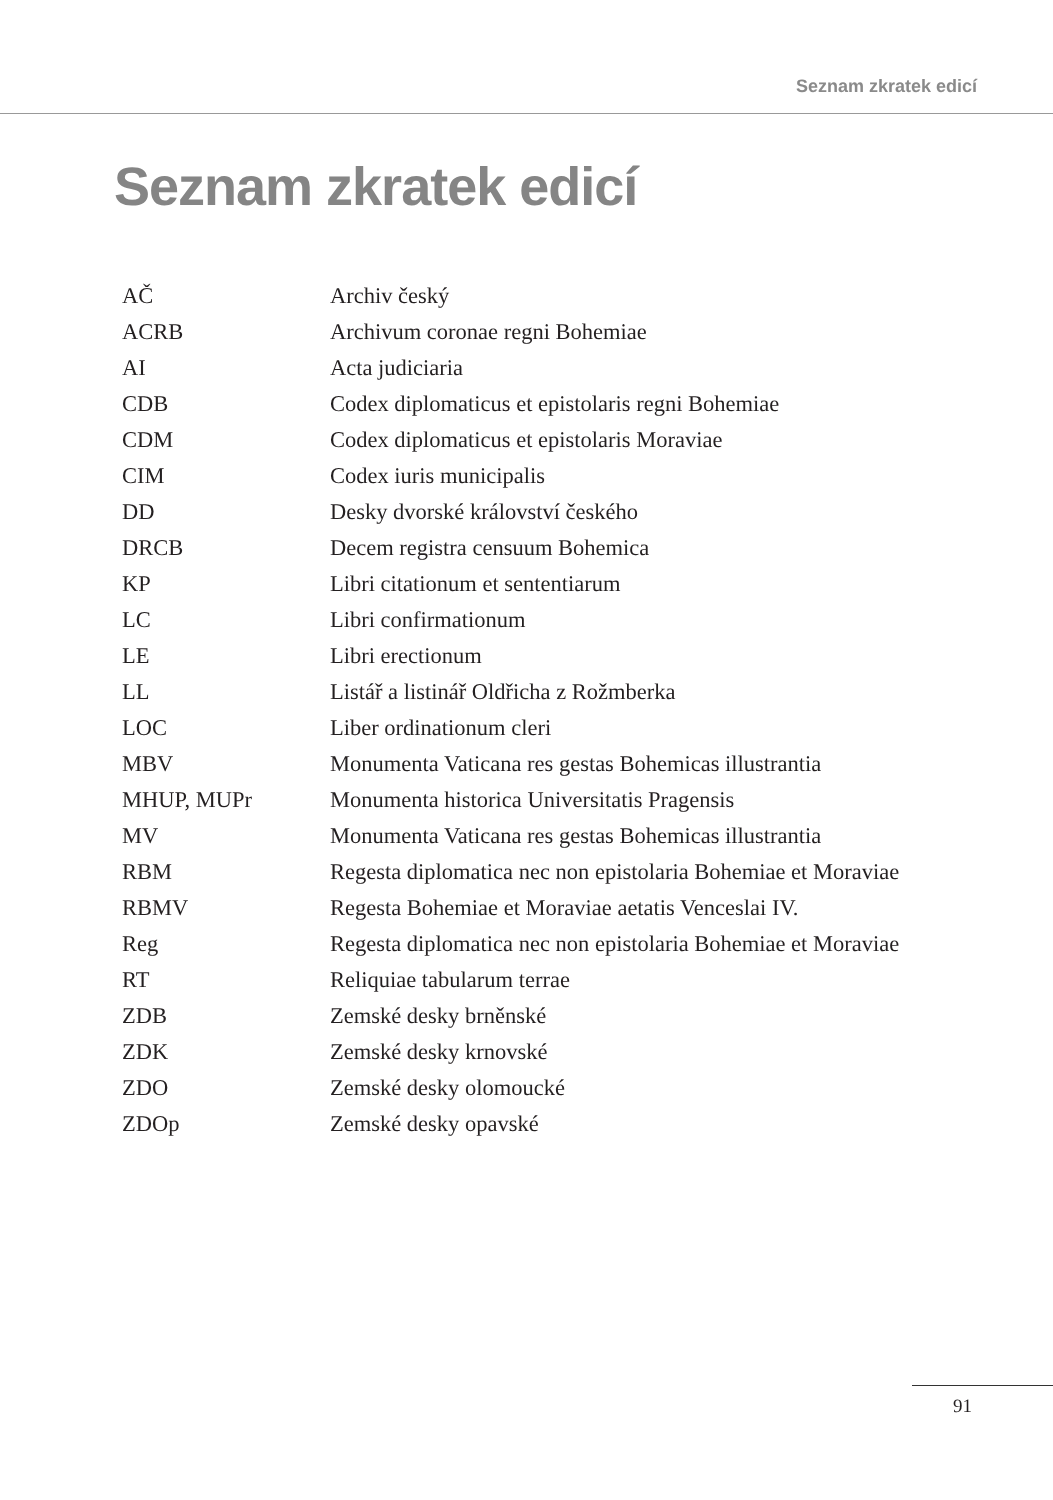Seznam zkratek edicí
Seznam zkratek edicí
| AČ | Archiv český |
| ACRB | Archivum coronae regni Bohemiae |
| AI | Acta judiciaria |
| CDB | Codex diplomaticus et epistolaris regni Bohemiae |
| CDM | Codex diplomaticus et epistolaris Moraviae |
| CIM | Codex iuris municipalis |
| DD | Desky dvorské království českého |
| DRCB | Decem registra censuum Bohemica |
| KP | Libri citationum et sententiarum |
| LC | Libri confirmationum |
| LE | Libri erectionum |
| LL | Listář a listinář Oldřicha z Rožmberka |
| LOC | Liber ordinationum cleri |
| MBV | Monumenta Vaticana res gestas Bohemicas illustrantia |
| MHUP, MUPr | Monumenta historica Universitatis Pragensis |
| MV | Monumenta Vaticana res gestas Bohemicas illustrantia |
| RBM | Regesta diplomatica nec non epistolaria Bohemiae et Moraviae |
| RBMV | Regesta Bohemiae et Moraviae aetatis Venceslai IV. |
| Reg | Regesta diplomatica nec non epistolaria Bohemiae et Moraviae |
| RT | Reliquiae tabularum terrae |
| ZDB | Zemské desky brněnské |
| ZDK | Zemské desky krnovské |
| ZDO | Zemské desky olomoucké |
| ZDOp | Zemské desky opavské |
91